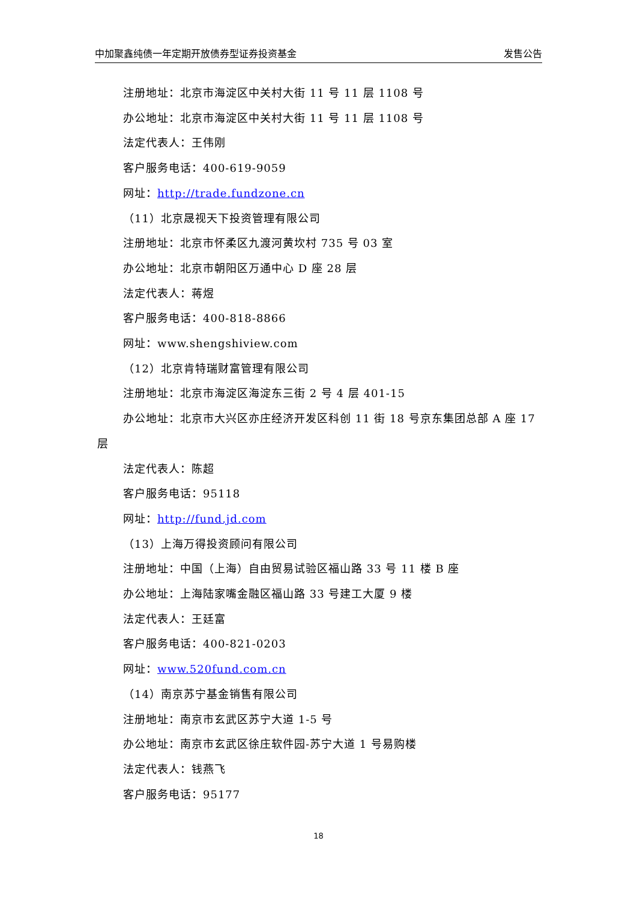中加聚鑫纯债一年定期开放债券型证券投资基金 发售公告
注册地址：北京市海淀区中关村大街 11 号 11 层 1108 号
办公地址：北京市海淀区中关村大街 11 号 11 层 1108 号
法定代表人：王伟刚
客户服务电话：400-619-9059
网址：http://trade.fundzone.cn
（11）北京晟视天下投资管理有限公司
注册地址：北京市怀柔区九渡河黄坎村 735 号 03 室
办公地址：北京市朝阳区万通中心 D 座 28 层
法定代表人：蒋煜
客户服务电话：400-818-8866
网址：www.shengshiview.com
（12）北京肯特瑞财富管理有限公司
注册地址：北京市海淀区海淀东三街 2 号 4 层 401-15
办公地址：北京市大兴区亦庄经济开发区科创 11 街 18 号京东集团总部 A 座 17 层
法定代表人：陈超
客户服务电话：95118
网址：http://fund.jd.com
（13）上海万得投资顾问有限公司
注册地址：中国（上海）自由贸易试验区福山路 33 号 11 楼 B 座
办公地址：上海陆家嘴金融区福山路 33 号建工大厦 9 楼
法定代表人：王廷富
客户服务电话：400-821-0203
网址：www.520fund.com.cn
（14）南京苏宁基金销售有限公司
注册地址：南京市玄武区苏宁大道 1-5 号
办公地址：南京市玄武区徐庄软件园-苏宁大道 1 号易购楼
法定代表人：钱燕飞
客户服务电话：95177
18